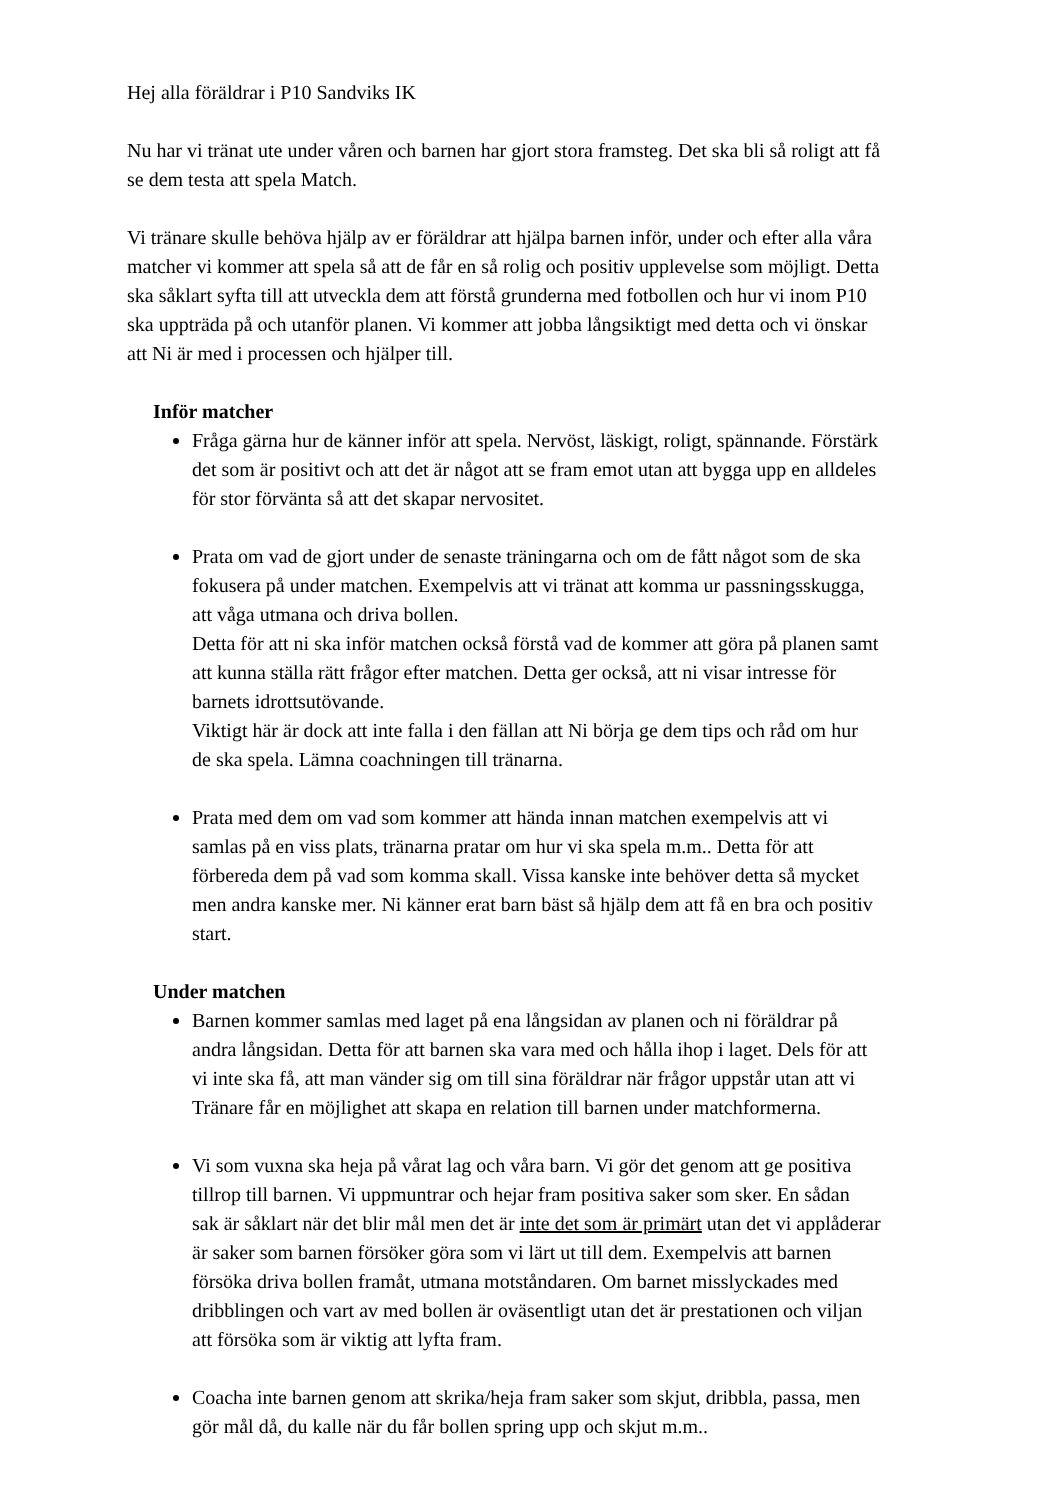Hej alla föräldrar i P10 Sandviks IK
Nu har vi tränat ute under våren och barnen har gjort stora framsteg. Det ska bli så roligt att få se dem testa att spela Match.
Vi tränare skulle behöva hjälp av er föräldrar att hjälpa barnen inför, under och efter alla våra matcher vi kommer att spela så att de får en så rolig och positiv upplevelse som möjligt. Detta ska såklart syfta till att utveckla dem att förstå grunderna med fotbollen och hur vi inom P10 ska uppträda på och utanför planen. Vi kommer att jobba långsiktigt med detta och vi önskar att Ni är med i processen och hjälper till.
Inför matcher
Fråga gärna hur de känner inför att spela. Nervöst, läskigt, roligt, spännande. Förstärk det som är positivt och att det är något att se fram emot utan att bygga upp en alldeles för stor förvänta så att det skapar nervositet.
Prata om vad de gjort under de senaste träningarna och om de fått något som de ska fokusera på under matchen. Exempelvis att vi tränat att komma ur passningsskugga, att våga utmana och driva bollen.
Detta för att ni ska inför matchen också förstå vad de kommer att göra på planen samt att kunna ställa rätt frågor efter matchen. Detta ger också, att ni visar intresse för barnets idrottsutövande.
Viktigt här är dock att inte falla i den fällan att Ni börja ge dem tips och råd om hur de ska spela. Lämna coachningen till tränarna.
Prata med dem om vad som kommer att hända innan matchen exempelvis att vi samlas på en viss plats, tränarna pratar om hur vi ska spela m.m.. Detta för att förbereda dem på vad som komma skall. Vissa kanske inte behöver detta så mycket men andra kanske mer. Ni känner erat barn bäst så hjälp dem att få en bra och positiv start.
Under matchen
Barnen kommer samlas med laget på ena långsidan av planen och ni föräldrar på andra långsidan. Detta för att barnen ska vara med och hålla ihop i laget. Dels för att vi inte ska få, att man vänder sig om till sina föräldrar när frågor uppstår utan att vi Tränare får en möjlighet att skapa en relation till barnen under matchformerna.
Vi som vuxna ska heja på vårat lag och våra barn. Vi gör det genom att ge positiva tillrop till barnen. Vi uppmuntrar och hejar fram positiva saker som sker. En sådan sak är såklart när det blir mål men det är inte det som är primärt utan det vi applåderar är saker som barnen försöker göra som vi lärt ut till dem. Exempelvis att barnen försöka driva bollen framåt, utmana motståndaren. Om barnet misslyckades med dribblingen och vart av med bollen är oväsentligt utan det är prestationen och viljan att försöka som är viktig att lyfta fram.
Coacha inte barnen genom att skrika/heja fram saker som skjut, dribbla, passa, men gör mål då, du kalle när du får bollen spring upp och skjut m.m..